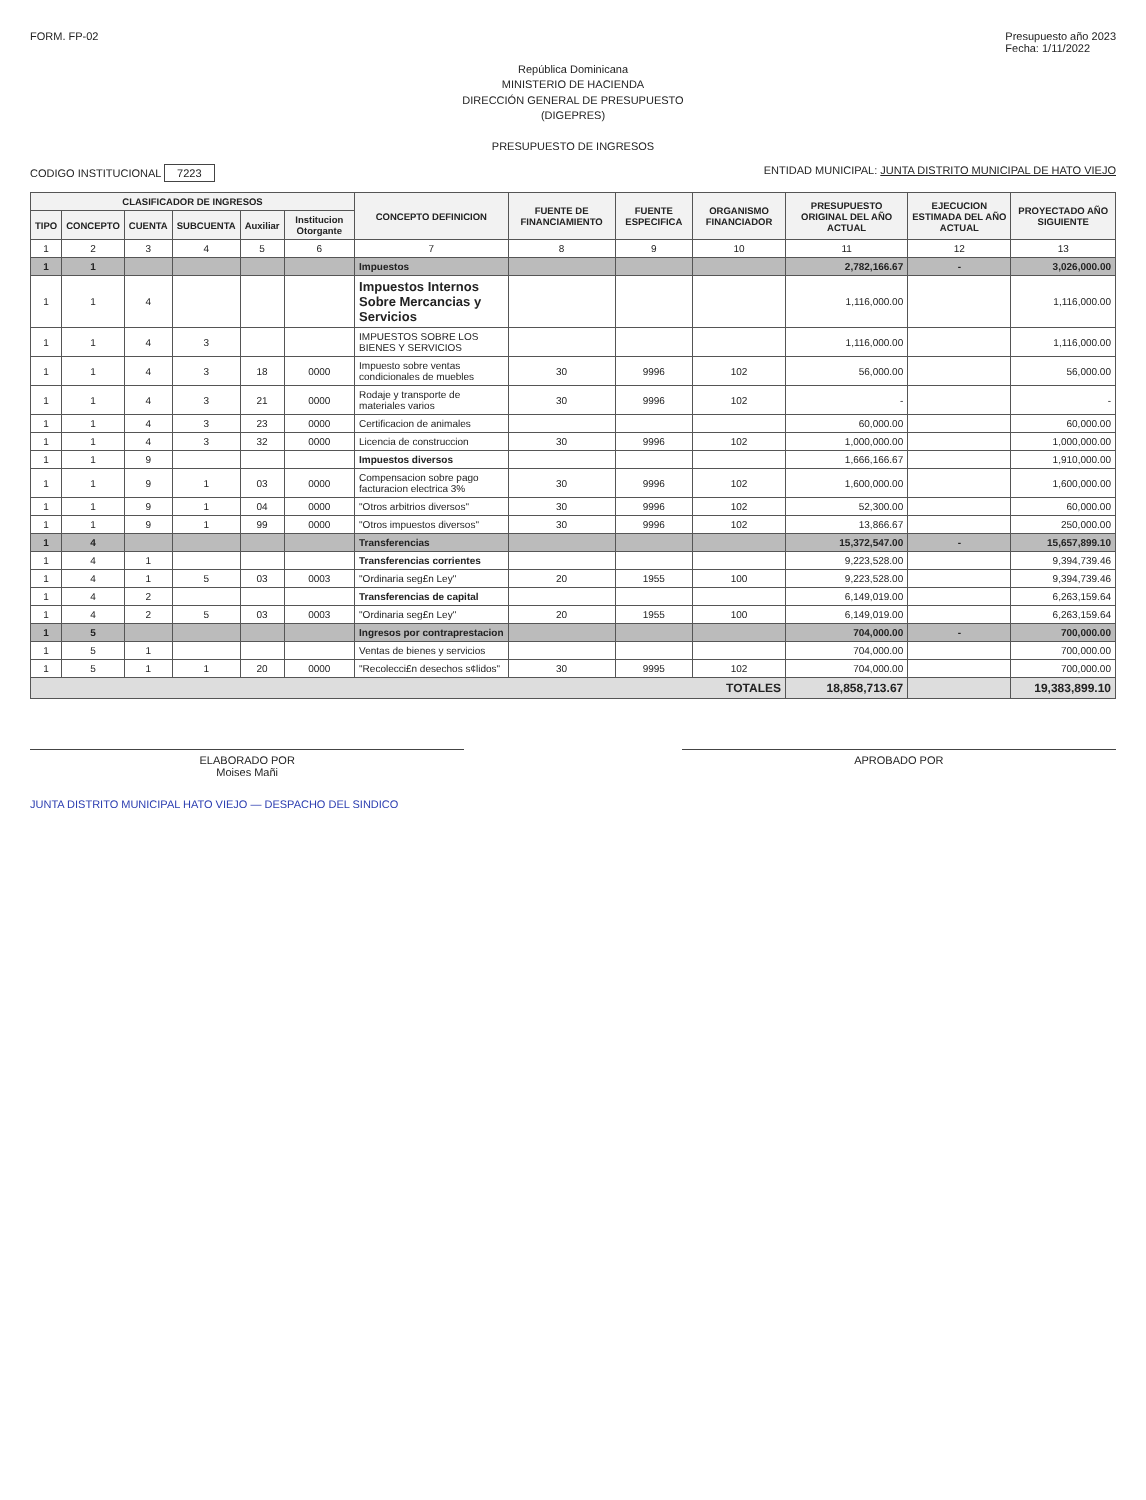FORM. FP-02 Presupuesto año 2023
Fecha: 1/11/2022
República Dominicana
MINISTERIO DE HACIENDA
DIRECCIÓN GENERAL DE PRESUPUESTO
(DIGEPRES)
PRESUPUESTO DE INGRESOS
CODIGO INSTITUCIONAL 7223 ENTIDAD MUNICIPAL: JUNTA DISTRITO MUNICIPAL DE HATO VIEJO
| CLASIFICADOR DE INGRESOS | | | | | | CONCEPTO DEFINICION | FUENTE DE FINANCIAMIENTO | FUENTE ESPECIFICA | ORGANISMO FINANCIADOR | PRESUPUESTO ORIGINAL DEL AÑO ACTUAL | EJECUCION ESTIMADA DEL AÑO ACTUAL | PROYECTADO AÑO SIGUIENTE |
| --- | --- | --- | --- | --- | --- | --- | --- | --- | --- | --- | --- | --- |
| TIPO | CONCEPTO | CUENTA | SUBCUENTA | Auxiliar | Institucion Otorgante | | | | | | | |
| 1 | 2 | 3 | 4 | 5 | 6 | 7 | 8 | 9 | 10 | 11 | 12 | 13 |
| 1 | 1 | | | | | Impuestos | | | | 2,782,166.67 | - | 3,026,000.00 |
| 1 | 1 | 4 | | | | Impuestos Internos Sobre Mercancias y Servicios | | | | 1,116,000.00 | | 1,116,000.00 |
| 1 | 1 | 4 | 3 | | | IMPUESTOS SOBRE LOS BIENES Y SERVICIOS | | | | 1,116,000.00 | | 1,116,000.00 |
| 1 | 1 | 4 | 3 | 18 | 0000 | Impuesto sobre ventas condicionales de muebles | 30 | 9996 | 102 | 56,000.00 | | 56,000.00 |
| 1 | 1 | 4 | 3 | 21 | 0000 | Rodaje y transporte de materiales varios | 30 | 9996 | 102 | - | | - |
| 1 | 1 | 4 | 3 | 23 | 0000 | Certificacion de animales | | | | 60,000.00 | | 60,000.00 |
| 1 | 1 | 4 | 3 | 32 | 0000 | Licencia de construccion | 30 | 9996 | 102 | 1,000,000.00 | | 1,000,000.00 |
| 1 | 1 | 9 | | | | Impuestos diversos | | | | 1,666,166.67 | | 1,910,000.00 |
| 1 | 1 | 9 | 1 | 03 | 0000 | Compensacion sobre pago facturacion electrica 3% | 30 | 9996 | 102 | 1,600,000.00 | | 1,600,000.00 |
| 1 | 1 | 9 | 1 | 04 | 0000 | "Otros arbitrios diversos" | 30 | 9996 | 102 | 52,300.00 | | 60,000.00 |
| 1 | 1 | 9 | 1 | 99 | 0000 | "Otros impuestos diversos" | 30 | 9996 | 102 | 13,866.67 | | 250,000.00 |
| 1 | 4 | | | | | Transferencias | | | | 15,372,547.00 | - | 15,657,899.10 |
| 1 | 4 | 1 | | | | Transferencias corrientes | | | | 9,223,528.00 | | 9,394,739.46 |
| 1 | 4 | 1 | 5 | 03 | 0003 | "Ordinaria seg£n Ley" | 20 | 1955 | 100 | 9,223,528.00 | | 9,394,739.46 |
| 1 | 4 | 2 | | | | Transferencias de capital | | | | 6,149,019.00 | | 6,263,159.64 |
| 1 | 4 | 2 | 5 | 03 | 0003 | "Ordinaria seg£n Ley" | 20 | 1955 | 100 | 6,149,019.00 | | 6,263,159.64 |
| 1 | 5 | | | | | Ingresos por contraprestacion | | | | 704,000.00 | - | 700,000.00 |
| 1 | 5 | 1 | | | | Ventas de bienes y servicios | | | | 704,000.00 | | 700,000.00 |
| 1 | 5 | 1 | 1 | 20 | 0000 | "Recolecci£n desechos s¢lidos" | 30 | 9995 | 102 | 704,000.00 | | 700,000.00 |
| TOTALES | | | | | | | | | | 18,858,713.67 | | 19,383,899.10 |
ELABORADO POR
Moises Mañi
APROBADO POR
JUNTA DISTRITO MUNICIPAL HATO VIEJO — DESPACHO DEL SINDICO